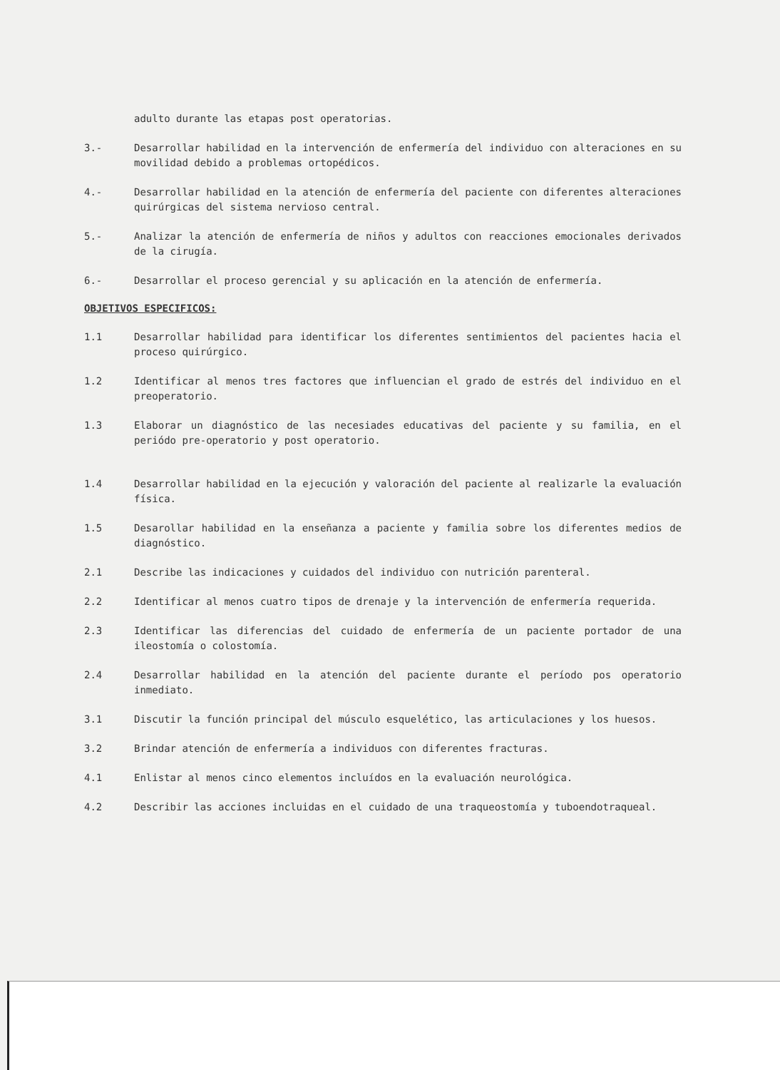adulto durante las etapas post operatorias.
3.- Desarrollar habilidad en la intervención de enfermería del individuo con alteraciones en su movilidad debido a problemas ortopédicos.
4.- Desarrollar habilidad en la atención de enfermería del paciente con diferentes alteraciones quirúrgicas del sistema nervioso central.
5.- Analizar la atención de enfermería de niños y adultos con reacciones emocionales derivados de la cirugía.
6.- Desarrollar el proceso gerencial y su aplicación en la atención de enfermería.
OBJETIVOS ESPECIFICOS:
1.1 Desarrollar habilidad para identificar los diferentes sentimientos del pacientes hacia el proceso quirúrgico.
1.2 Identificar al menos tres factores que influencian el grado de estrés del individuo en el preoperatorio.
1.3 Elaborar un diagnóstico de las necesiades educativas del paciente y su familia, en el periódo pre-operatorio y post operatorio.
1.4 Desarrollar habilidad en la ejecución y valoración del paciente al realizarle la evaluación física.
1.5 Desarollar habilidad en la enseñanza a paciente y familia sobre los diferentes medios de diagnóstico.
2.1 Describe las indicaciones y cuidados del individuo con nutrición parenteral.
2.2 Identificar al menos cuatro tipos de drenaje y la intervención de enfermería requerida.
2.3 Identificar las diferencias del cuidado de enfermería de un paciente portador de una ileostomía o colostomía.
2.4 Desarrollar habilidad en la atención del paciente durante el período pos operatorio inmediato.
3.1 Discutir la función principal del músculo esquelético, las articulaciones y los huesos.
3.2 Brindar atención de enfermería a individuos con diferentes fracturas.
4.1 Enlistar al menos cinco elementos incluídos en la evaluación neurológica.
4.2 Describir las acciones incluidas en el cuidado de una traqueostomía y tuboendotraqueal.